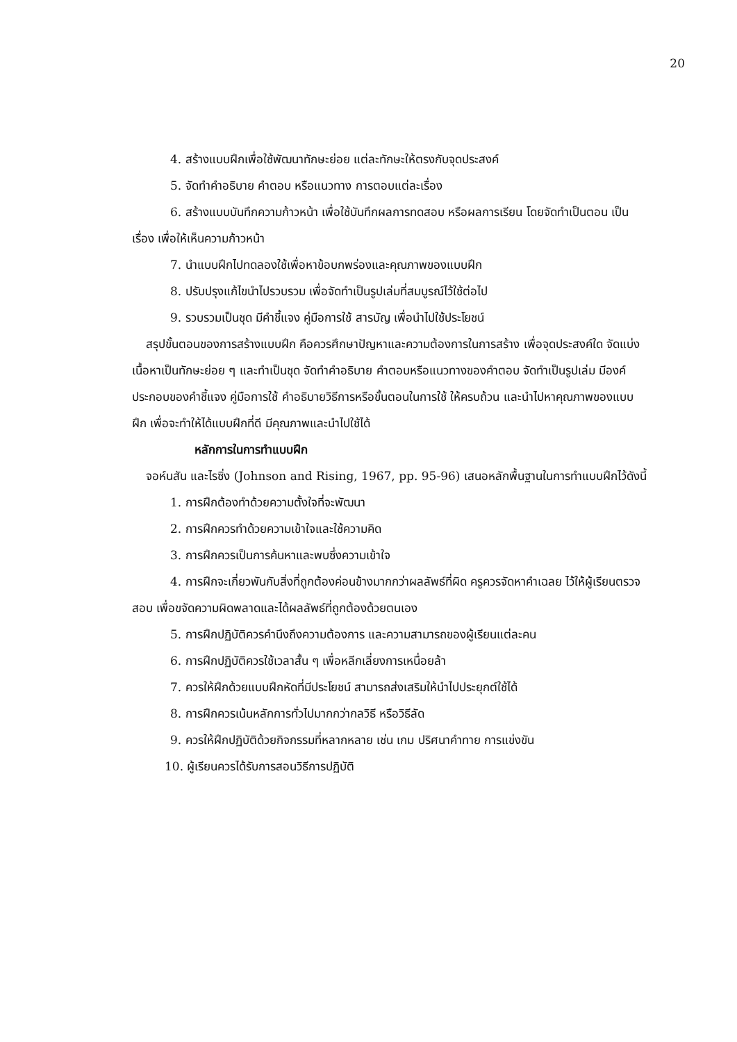20
4. สร้างแบบฝึกเพื่อใช้พัฒนาทักษะย่อย แต่ละทักษะให้ตรงกับจุดประสงค์
5. จัดทำคำอธิบาย คำตอบ หรือแนวทาง การตอบแต่ละเรื่อง
6. สร้างแบบบันทึกความก้าวหน้า เพื่อใช้บันทึกผลการทดสอบ หรือผลการเรียน โดยจัดทำเป็นตอน เป็นเรื่อง เพื่อให้เห็นความก้าวหน้า
7. นำแบบฝึกไปทดลองใช้เพื่อหาข้อบกพร่องและคุณภาพของแบบฝึก
8. ปรับปรุงแก้ไขนำไปรวบรวม เพื่อจัดทำเป็นรูปเล่มที่สมบูรณ์ไว้ใช้ต่อไป
9. รวบรวมเป็นชุด มีคำชี้แจง คู่มือการใช้ สารบัญ เพื่อนำไปใช้ประโยชน์
สรุปขั้นตอนของการสร้างแบบฝึก คือควรศึกษาปัญหาและความต้องการในการสร้าง เพื่อจุดประสงค์ใด จัดแบ่งเนื้อหาเป็นทักษะย่อย ๆ และทำเป็นชุด จัดทำคำอธิบาย คำตอบหรือแนวทางของคำตอบ จัดทำเป็นรูปเล่ม มีองค์ประกอบของคำชี้แจง คู่มือการใช้ คำอธิบายวิธีการหรือขั้นตอนในการใช้ ให้ครบถ้วน และนำไปหาคุณภาพของแบบฝึก เพื่อจะทำให้ได้แบบฝึกที่ดี มีคุณภาพและนำไปใช้ได้
หลักการในการทำแบบฝึก
จอห์นสัน และไรซิ่ง (Johnson and Rising, 1967, pp. 95-96) เสนอหลักพื้นฐานในการทำแบบฝึกไว้ดังนี้
1. การฝึกต้องทำด้วยความตั้งใจที่จะพัฒนา
2. การฝึกควรทำด้วยความเข้าใจและใช้ความคิด
3. การฝึกควรเป็นการค้นหาและพบซึ่งความเข้าใจ
4. การฝึกจะเกี่ยวพันกับสิ่งที่ถูกต้องค่อนข้างมากกว่าผลลัพธ์ที่ผิด ครูควรจัดหาคำเฉลย ไว้ให้ผู้เรียนตรวจสอบ เพื่อขจัดความผิดพลาดและได้ผลลัพธ์ที่ถูกต้องด้วยตนเอง
5. การฝึกปฏิบัติควรคำนึงถึงความต้องการ และความสามารถของผู้เรียนแต่ละคน
6. การฝึกปฏิบัติควรใช้เวลาสั้น ๆ เพื่อหลีกเลี่ยงการเหนื่อยล้า
7. ควรให้ฝึกด้วยแบบฝึกหัดที่มีประโยชน์ สามารถส่งเสริมให้นำไปประยุกต์ใช้ได้
8. การฝึกควรเน้นหลักการทั่วไปมากกว่ากลวิธี หรือวิธีลัด
9. ควรให้ฝึกปฏิบัติด้วยกิจกรรมที่หลากหลาย เช่น เกม ปริศนาคำทาย การแข่งขัน
10. ผู้เรียนควรได้รับการสอนวิธีการปฏิบัติ